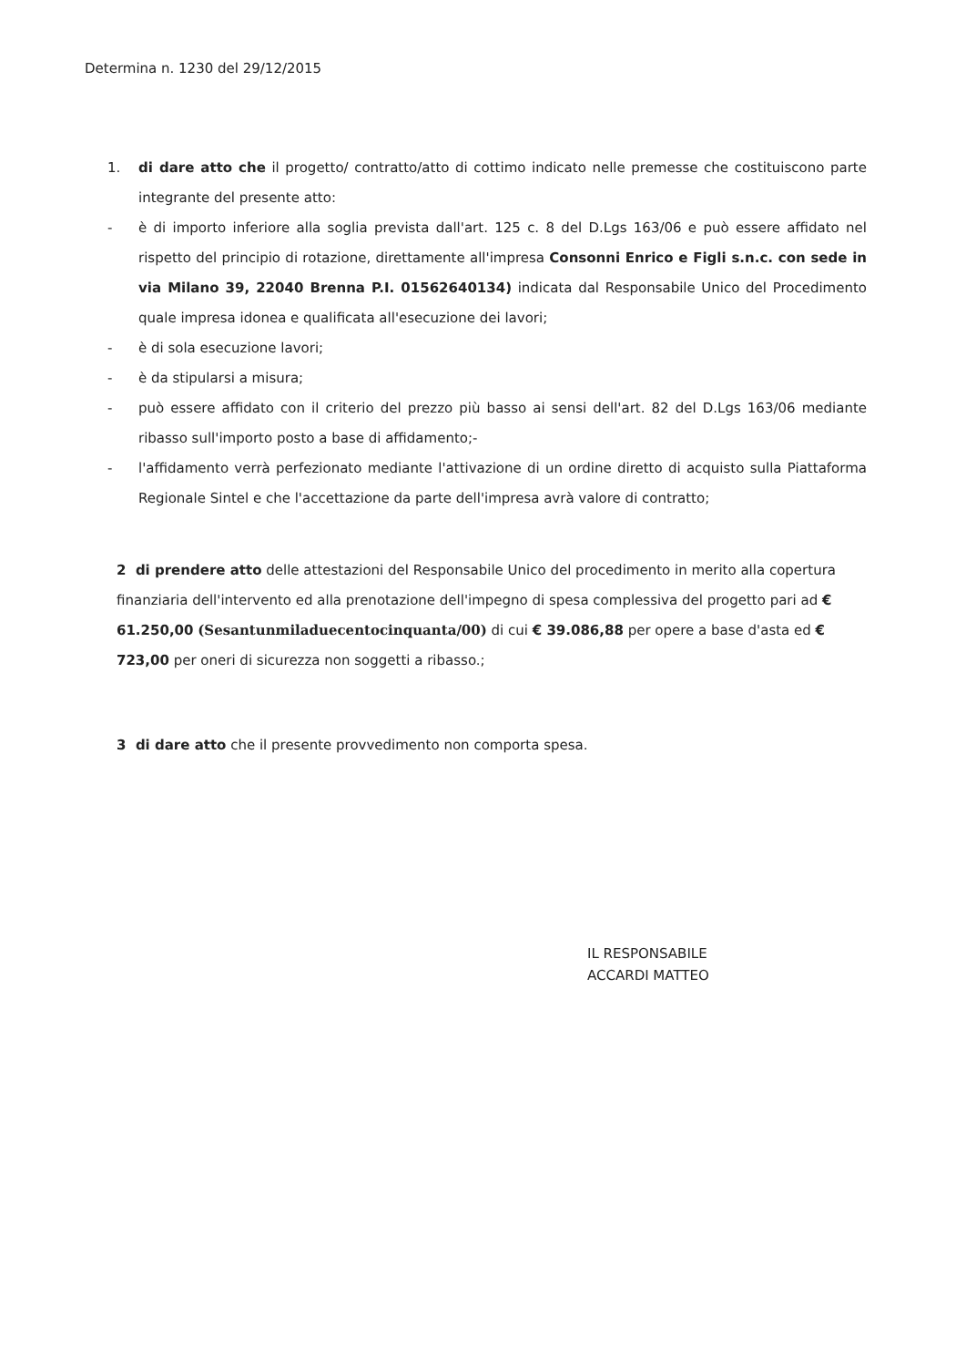Determina n. 1230 del 29/12/2015
1. di dare atto che il progetto/ contratto/atto di cottimo indicato nelle premesse che costituiscono parte integrante del presente atto:
- è di importo inferiore alla soglia prevista dall'art. 125 c. 8 del D.Lgs 163/06 e può essere affidato nel rispetto del principio di rotazione, direttamente all'impresa Consonni Enrico e Figli s.n.c. con sede in via Milano 39, 22040 Brenna P.I. 01562640134) indicata dal Responsabile Unico del Procedimento quale impresa idonea e qualificata all'esecuzione dei lavori;
- è di sola esecuzione lavori;
- è da stipularsi a misura;
- può essere affidato con il criterio del prezzo più basso ai sensi dell'art. 82 del D.Lgs 163/06 mediante ribasso sull'importo posto a base di affidamento;-
- l'affidamento verrà perfezionato mediante l'attivazione di un ordine diretto di acquisto sulla Piattaforma Regionale Sintel e che l'accettazione da parte dell'impresa avrà valore di contratto;
2 di prendere atto delle attestazioni del Responsabile Unico del procedimento in merito alla copertura finanziaria dell'intervento ed alla prenotazione dell'impegno di spesa complessiva del progetto pari ad € 61.250,00 (Sesantunmiladuecentocinquanta/00) di cui € 39.086,88 per opere a base d'asta ed € 723,00 per oneri di sicurezza non soggetti a ribasso.;
3 di dare atto che il presente provvedimento non comporta spesa.
IL RESPONSABILE
ACCARDI MATTEO